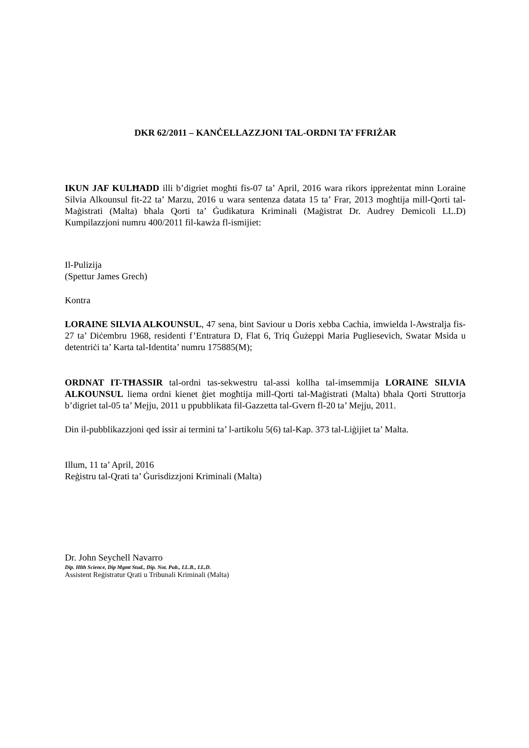DKR 62/2011 – KANĊELLAZZJONI TAL-ORDNI TA’ FFRIŻAR
IKUN JAF KULĦADD illi b’digriet mogħti fis-07 ta’ April, 2016 wara rikors ippreżentat minn Loraine Silvia Alkounsul fit-22 ta’ Marzu, 2016 u wara sentenza datata 15 ta’ Frar, 2013 mogħtija mill-Qorti tal-Maġistrati (Malta) bħala Qorti ta’ Ġudikatura Kriminali (Maġistrat Dr. Audrey Demicoli LL.D) Kumpilazzjoni numru 400/2011 fil-kawża fl-ismijiet:
Il-Pulizija
(Spettur James Grech)
Kontra
LORAINE SILVIA ALKOUNSUL, 47 sena, bint Saviour u Doris xebba Cachia, imwielda l-Awstralja fis-27 ta’ Diċembru 1968, residenti f’Entratura D, Flat 6, Triq Ġużeppi Maria Pugliesevich, Swatar Msida u detentriċi ta’ Karta tal-Identita’ numru 175885(M);
ORDNAT IT-TĦASSIR tal-ordni tas-sekwestru tal-assi kollha tal-imsemmija LORAINE SILVIA ALKOUNSUL liema ordni kienet ġiet mogħtija mill-Qorti tal-Maġistrati (Malta) bħala Qorti Struttorja b’digriet tal-05 ta’ Mejju, 2011 u ppubblikata fil-Gazzetta tal-Gvern fl-20 ta’ Mejju, 2011.
Din il-pubblikazzjoni qed issir ai termini ta’ l-artikolu 5(6) tal-Kap. 373 tal-Liġijiet ta’ Malta.
Illum, 11 ta’ April, 2016
Reġistru tal-Qrati ta’ Ġurisdizzjoni Kriminali (Malta)
Dr. John Seychell Navarro
Dip. Hlth Science, Dip Mgmt Stud., Dip. Not. Pub., LL.B., LL,D.
Assistent Reġistratur Qrati u Tribunali Kriminali (Malta)